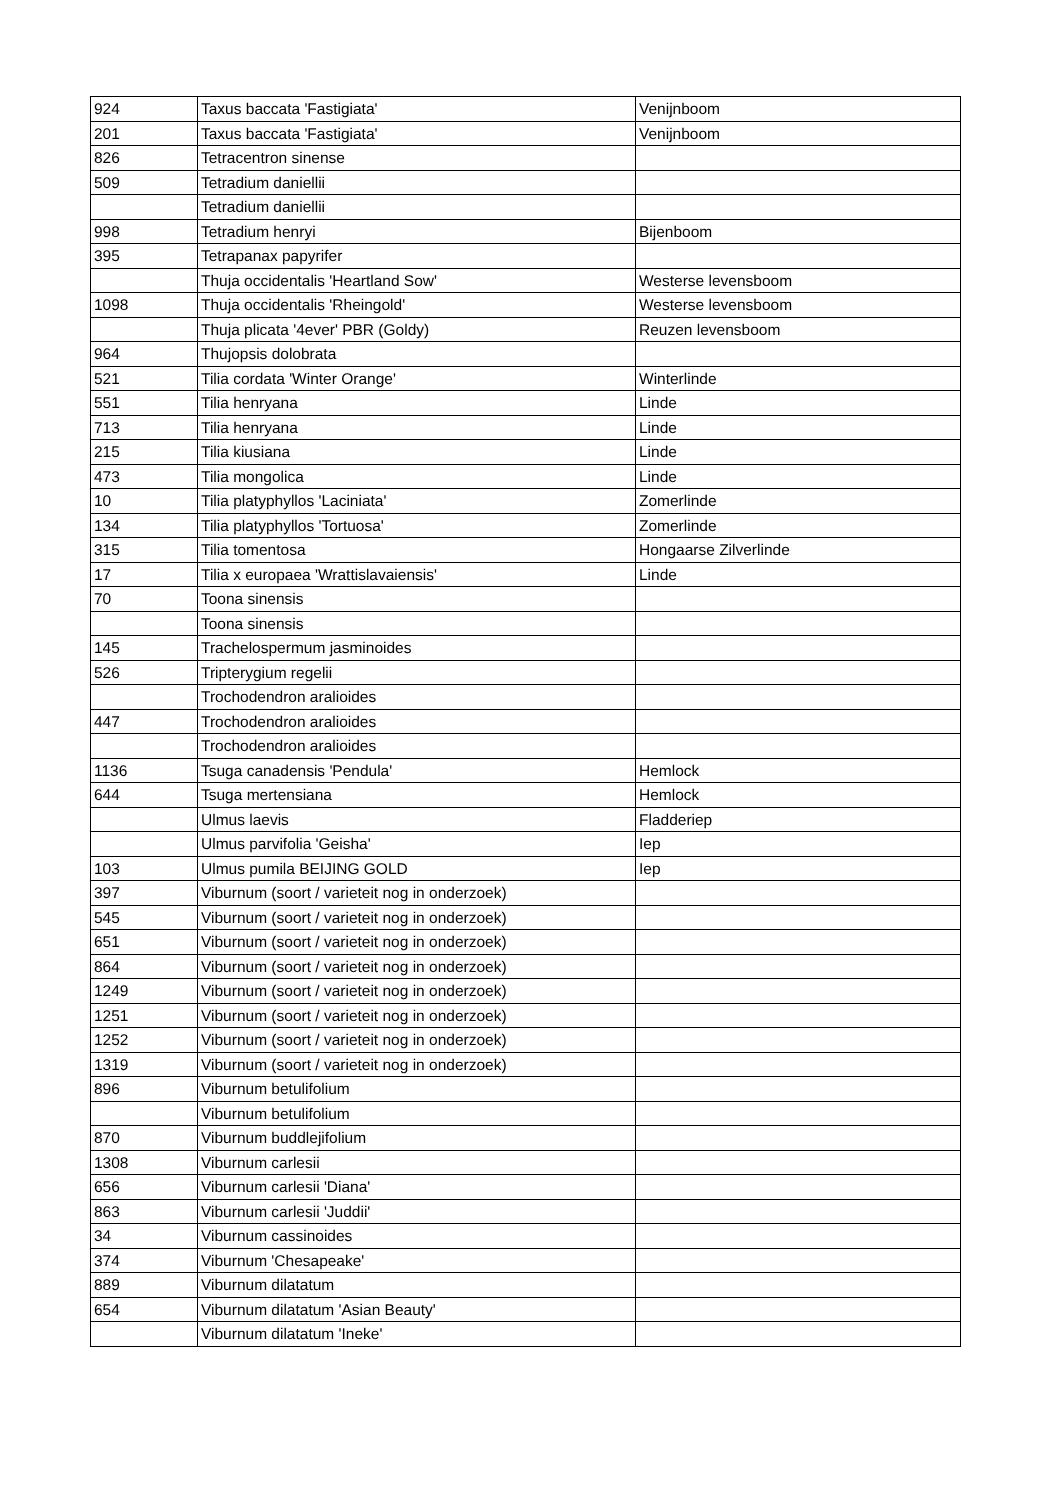| 924 | Taxus baccata 'Fastigiata' | Venijnboom |
| 201 | Taxus baccata 'Fastigiata' | Venijnboom |
| 826 | Tetracentron sinense | |
| 509 | Tetradium daniellii | |
| | Tetradium daniellii | |
| 998 | Tetradium henryi | Bijenboom |
| 395 | Tetrapanax papyrifer | |
| | Thuja occidentalis 'Heartland Sow' | Westerse levensboom |
| 1098 | Thuja occidentalis 'Rheingold' | Westerse levensboom |
| | Thuja plicata '4ever' PBR (Goldy) | Reuzen levensboom |
| 964 | Thujopsis dolobrata | |
| 521 | Tilia cordata 'Winter Orange' | Winterlinde |
| 551 | Tilia henryana | Linde |
| 713 | Tilia henryana | Linde |
| 215 | Tilia kiusiana | Linde |
| 473 | Tilia mongolica | Linde |
| 10 | Tilia platyphyllos 'Laciniata' | Zomerlinde |
| 134 | Tilia platyphyllos 'Tortuosa' | Zomerlinde |
| 315 | Tilia tomentosa | Hongaarse Zilverlinde |
| 17 | Tilia x europaea 'Wrattislavaiensis' | Linde |
| 70 | Toona sinensis | |
| | Toona sinensis | |
| 145 | Trachelospermum jasminoides | |
| 526 | Tripterygium regelii | |
| | Trochodendron aralioides | |
| 447 | Trochodendron aralioides | |
| | Trochodendron aralioides | |
| 1136 | Tsuga canadensis 'Pendula' | Hemlock |
| 644 | Tsuga mertensiana | Hemlock |
| | Ulmus laevis | Fladderiep |
| | Ulmus parvifolia 'Geisha' | Iep |
| 103 | Ulmus pumila BEIJING GOLD | Iep |
| 397 | Viburnum (soort / varieteit nog in onderzoek) | |
| 545 | Viburnum (soort / varieteit nog in onderzoek) | |
| 651 | Viburnum (soort / varieteit nog in onderzoek) | |
| 864 | Viburnum (soort / varieteit nog in onderzoek) | |
| 1249 | Viburnum (soort / varieteit nog in onderzoek) | |
| 1251 | Viburnum (soort / varieteit nog in onderzoek) | |
| 1252 | Viburnum (soort / varieteit nog in onderzoek) | |
| 1319 | Viburnum (soort / varieteit nog in onderzoek) | |
| 896 | Viburnum betulifolium | |
| | Viburnum betulifolium | |
| 870 | Viburnum buddlejifolium | |
| 1308 | Viburnum carlesii | |
| 656 | Viburnum carlesii 'Diana' | |
| 863 | Viburnum carlesii 'Juddii' | |
| 34 | Viburnum cassinoides | |
| 374 | Viburnum 'Chesapeake' | |
| 889 | Viburnum dilatatum | |
| 654 | Viburnum dilatatum 'Asian Beauty' | |
| | Viburnum dilatatum 'Ineke' | |